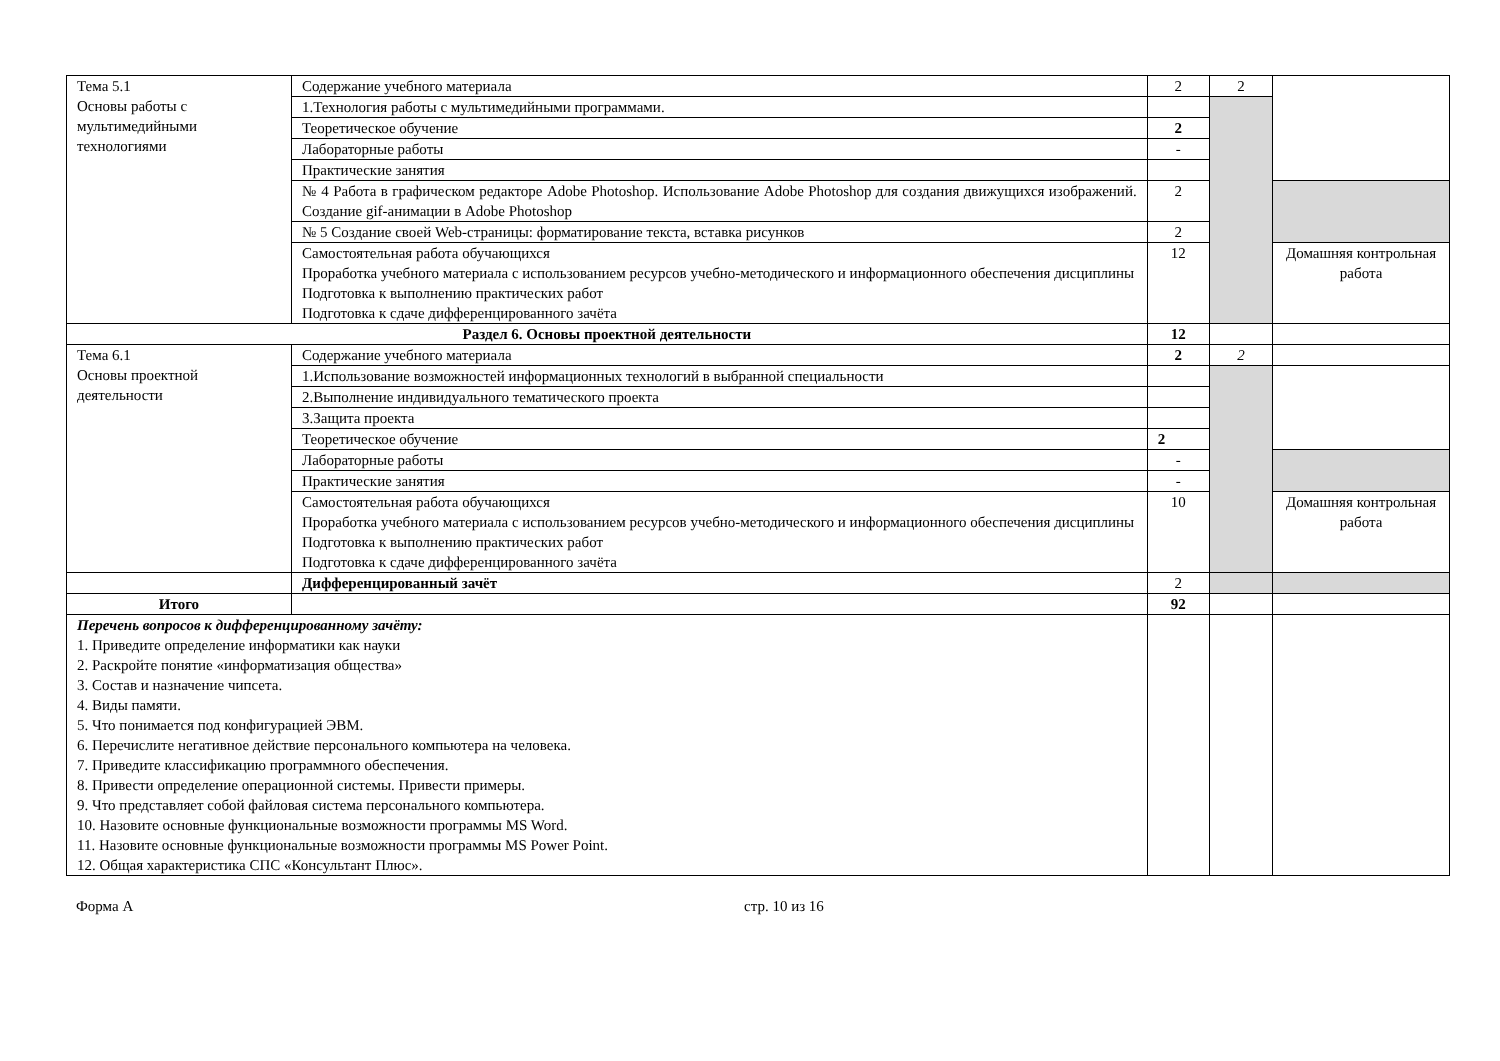| Тема 5.1 Основы работы с мультимедийными технологиями | Содержание учебного материала | 2 | 2 | |
| | 1.Технология работы с мультимедийными программами. | | | |
| | Теоретическое обучение | 2 | | |
| | Лабораторные работы | - | | |
| | Практические занятия | | | |
| | № 4 Работа в графическом редакторе Adobe Photoshop. Использование Adobe Photoshop для создания движущихся изображений. Создание gif-анимации в Adobe Photoshop | 2 | | |
| | № 5 Создание своей Web-страницы: форматирование текста, вставка рисунков | 2 | | |
| | Самостоятельная работа обучающихся Проработка учебного материала с использованием ресурсов учебно-методического и информационного обеспечения дисциплины Подготовка к выполнению практических работ Подготовка к сдаче дифференцированного зачёта | 12 | | Домашняя контрольная работа |
| Раздел 6. Основы проектной деятельности | | 12 | | |
| Тема 6.1 Основы проектной деятельности | Содержание учебного материала | 2 | 2 | |
| | 1.Использование возможностей информационных технологий в выбранной специальности | | | |
| | 2.Выполнение индивидуального тематического проекта | | | |
| | 3.Защита проекта | | | |
| | Теоретическое обучение | 2 | | |
| | Лабораторные работы | - | | |
| | Практические занятия | - | | |
| | Самостоятельная работа обучающихся Проработка учебного материала с использованием ресурсов учебно-методического и информационного обеспечения дисциплины Подготовка к выполнению практических работ Подготовка к сдаче дифференцированного зачёта | 10 | | Домашняя контрольная работа |
| | Дифференцированный зачёт | 2 | | |
| Итого | | 92 | | |
| Перечень вопросов к дифференцированному зачёту: 1. Приведите определение информатики как науки 2. Раскройте понятие «информатизация общества» 3. Состав и назначение чипсета. 4. Виды памяти. 5. Что понимается под конфигурацией ЭВМ. 6. Перечислите негативное действие персонального компьютера на человека. 7. Приведите классификацию программного обеспечения. 8. Привести определение операционной системы. Привести примеры. 9. Что представляет собой файловая система персонального компьютера. 10. Назовите основные функциональные возможности программы MS Word. 11. Назовите основные функциональные возможности программы MS Power Point. 12. Общая характеристика СПС «Консультант Плюс». | | | | |
Форма А стр. 10 из 16